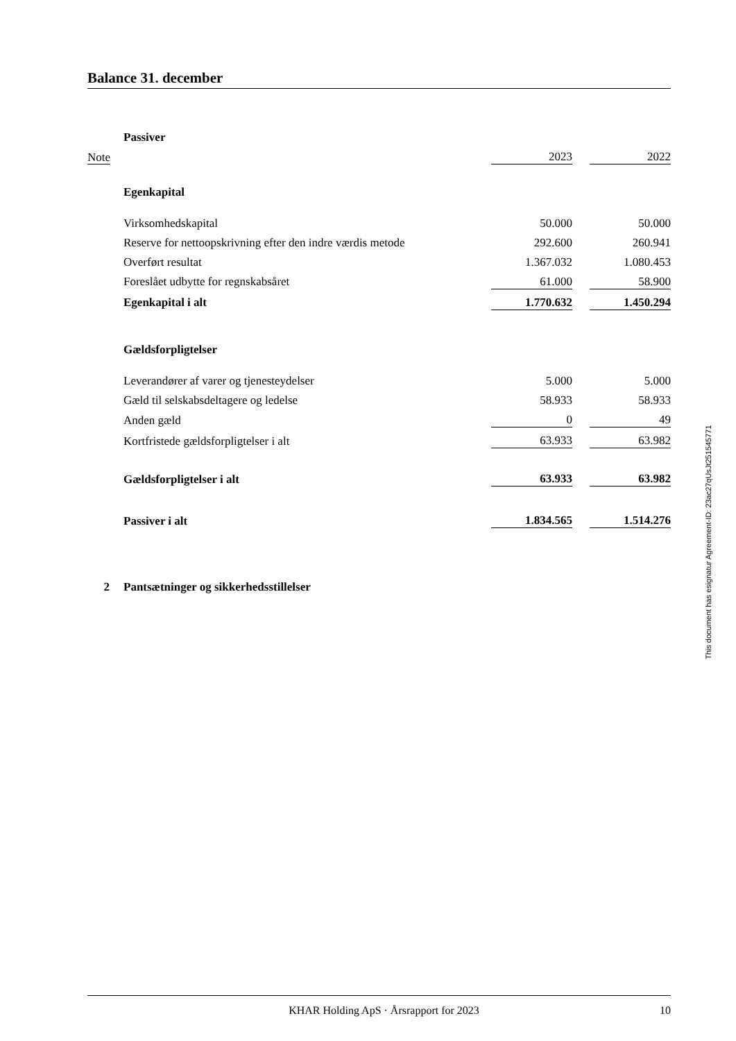Balance 31. december
| | Passiver | | | |
| Note | | 2023 | | 2022 |
| | Egenkapital | | | |
| | Virksomhedskapital | 50.000 | | 50.000 |
| | Reserve for nettoopskrivning efter den indre værdis metode | 292.600 | | 260.941 |
| | Overført resultat | 1.367.032 | | 1.080.453 |
| | Foreslået udbytte for regnskabsåret | 61.000 | | 58.900 |
| | Egenkapital i alt | 1.770.632 | | 1.450.294 |
| | Gældsforpligtelser | | | |
| | Leverandører af varer og tjenesteydelser | 5.000 | | 5.000 |
| | Gæld til selskabsdeltagere og ledelse | 58.933 | | 58.933 |
| | Anden gæld | 0 | | 49 |
| | Kortfristede gældsforpligtelser i alt | 63.933 | | 63.982 |
| | Gældsforpligtelser i alt | 63.933 | | 63.982 |
| | Passiver i alt | 1.834.565 | | 1.514.276 |
| 2 | Pantsætninger og sikkerhedsstillelser | | | |
This document has esignatur Agreement-ID: 23ac27qUsJt251545771
KHAR Holding ApS · Årsrapport for 2023 10